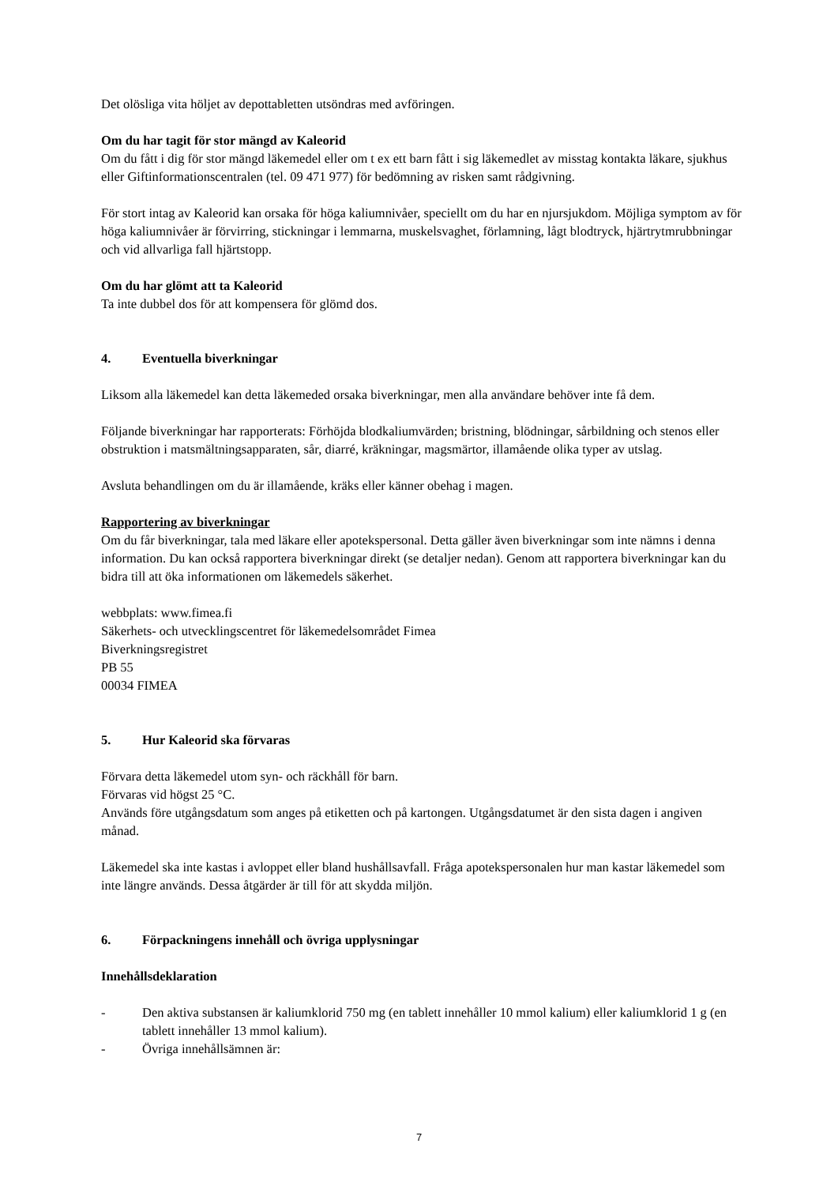Det olösliga vita höljet av depottabletten utsöndras med avföringen.
Om du har tagit för stor mängd av Kaleorid
Om du fått i dig för stor mängd läkemedel eller om t ex ett barn fått i sig läkemedlet av misstag kontakta läkare, sjukhus eller Giftinformationscentralen (tel. 09 471 977) för bedömning av risken samt rådgivning.
För stort intag av Kaleorid kan orsaka för höga kaliumnivåer, speciellt om du har en njursjukdom. Möjliga symptom av för höga kaliumnivåer är förvirring, stickningar i lemmarna, muskelsvaghet, förlamning, lågt blodtryck, hjärtrytmrubbningar och vid allvarliga fall hjärtstopp.
Om du har glömt att ta Kaleorid
Ta inte dubbel dos för att kompensera för glömd dos.
4. Eventuella biverkningar
Liksom alla läkemedel kan detta läkemeded orsaka biverkningar, men alla användare behöver inte få dem.
Följande biverkningar har rapporterats: Förhöjda blodkaliumvärden; bristning, blödningar, sårbildning och stenos eller obstruktion i matsmältningsapparaten, sår, diarré, kräkningar, magsmärtor, illamående olika typer av utslag.
Avsluta behandlingen om du är illamående, kräks eller känner obehag i magen.
Rapportering av biverkningar
Om du får biverkningar, tala med läkare eller apotekspersonal. Detta gäller även biverkningar som inte nämns i denna information. Du kan också rapportera biverkningar direkt (se detaljer nedan). Genom att rapportera biverkningar kan du bidra till att öka informationen om läkemedels säkerhet.
webbplats: www.fimea.fi
Säkerhets- och utvecklingscentret för läkemedelsområdet Fimea
Biverkningsregistret
PB 55
00034 FIMEA
5. Hur Kaleorid ska förvaras
Förvara detta läkemedel utom syn- och räckhåll för barn.
Förvaras vid högst 25 °C.
Används före utgångsdatum som anges på etiketten och på kartongen. Utgångsdatumet är den sista dagen i angiven månad.
Läkemedel ska inte kastas i avloppet eller bland hushållsavfall. Fråga apotekspersonalen hur man kastar läkemedel som inte längre används. Dessa åtgärder är till för att skydda miljön.
6. Förpackningens innehåll och övriga upplysningar
Innehållsdeklaration
- Den aktiva substansen är kaliumklorid 750 mg (en tablett innehåller 10 mmol kalium) eller kaliumklorid 1 g (en tablett innehåller 13 mmol kalium).
- Övriga innehållsämnen är:
7